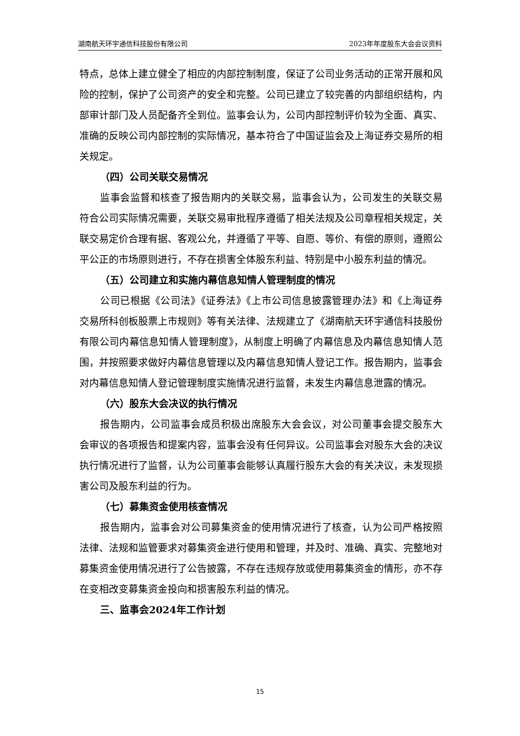湖南航天环宇通信科技股份有限公司 2023年年度股东大会会议资料
特点，总体上建立健全了相应的内部控制制度，保证了公司业务活动的正常开展和风险的控制，保护了公司资产的安全和完整。公司已建立了较完善的内部组织结构，内部审计部门及人员配备齐全到位。监事会认为，公司内部控制评价较为全面、真实、准确的反映公司内部控制的实际情况，基本符合了中国证监会及上海证券交易所的相关规定。
（四）公司关联交易情况
监事会监督和核查了报告期内的关联交易，监事会认为，公司发生的关联交易符合公司实际情况需要，关联交易审批程序遵循了相关法规及公司章程相关规定，关联交易定价合理有据、客观公允，并遵循了平等、自愿、等价、有偿的原则，遵照公平公正的市场原则进行，不存在损害全体股东利益、特别是中小股东利益的情况。
（五）公司建立和实施内幕信息知情人管理制度的情况
公司已根据《公司法》《证券法》《上市公司信息披露管理办法》和《上海证券交易所科创板股票上市规则》等有关法律、法规建立了《湖南航天环宇通信科技股份有限公司内幕信息知情人管理制度》，从制度上明确了内幕信息及内幕信息知情人范围，并按照要求做好内幕信息管理以及内幕信息知情人登记工作。报告期内，监事会对内幕信息知情人登记管理制度实施情况进行监督，未发生内幕信息泄露的情况。
（六）股东大会决议的执行情况
报告期内，公司监事会成员积极出席股东大会会议，对公司董事会提交股东大会审议的各项报告和提案内容，监事会没有任何异议。公司监事会对股东大会的决议执行情况进行了监督，认为公司董事会能够认真履行股东大会的有关决议，未发现损害公司及股东利益的行为。
（七）募集资金使用核查情况
报告期内，监事会对公司募集资金的使用情况进行了核查，认为公司严格按照法律、法规和监管要求对募集资金进行使用和管理，并及时、准确、真实、完整地对募集资金使用情况进行了公告披露，不存在违规存放或使用募集资金的情形，亦不存在变相改变募集资金投向和损害股东利益的情况。
三、监事会2024年工作计划
15